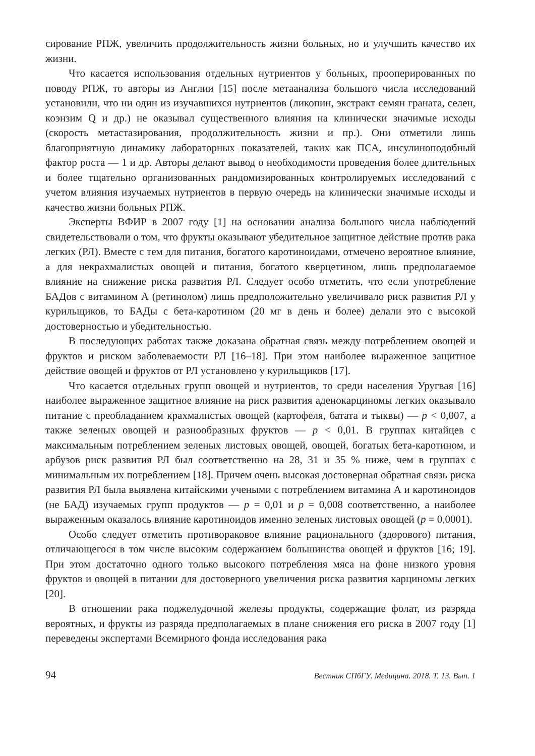сирование РПЖ, увеличить продолжительность жизни больных, но и улучшить качество их жизни.
Что касается использования отдельных нутриентов у больных, прооперированных по поводу РПЖ, то авторы из Англии [15] после метаанализа большого числа исследований установили, что ни один из изучавшихся нутриентов (ликопин, экстракт семян граната, селен, коэнзим Q и др.) не оказывал существенного влияния на клинически значимые исходы (скорость метастазирования, продолжительность жизни и пр.). Они отметили лишь благоприятную динамику лабораторных показателей, таких как ПСА, инсулиноподобный фактор роста — 1 и др. Авторы делают вывод о необходимости проведения более длительных и более тщательно организованных рандомизированных контролируемых исследований с учетом влияния изучаемых нутриентов в первую очередь на клинически значимые исходы и качество жизни больных РПЖ.
Эксперты ВФИР в 2007 году [1] на основании анализа большого числа наблюдений свидетельствовали о том, что фрукты оказывают убедительное защитное действие против рака легких (РЛ). Вместе с тем для питания, богатого каротиноидами, отмечено вероятное влияние, а для некрахмалистых овощей и питания, богатого кверцетином, лишь предполагаемое влияние на снижение риска развития РЛ. Следует особо отметить, что если употребление БАДов с витамином А (ретинолом) лишь предположительно увеличивало риск развития РЛ у курильщиков, то БАДы с бета-каротином (20 мг в день и более) делали это с высокой достоверностью и убедительностью.
В последующих работах также доказана обратная связь между потреблением овощей и фруктов и риском заболеваемости РЛ [16–18]. При этом наиболее выраженное защитное действие овощей и фруктов от РЛ установлено у курильщиков [17].
Что касается отдельных групп овощей и нутриентов, то среди населения Уругвая [16] наиболее выраженное защитное влияние на риск развития аденокарциномы легких оказывало питание с преобладанием крахмалистых овощей (картофеля, батата и тыквы) — p < 0,007, а также зеленых овощей и разнообразных фруктов — p < 0,01. В группах китайцев с максимальным потреблением зеленых листовых овощей, овощей, богатых бета-каротином, и арбузов риск развития РЛ был соответственно на 28, 31 и 35 % ниже, чем в группах с минимальным их потреблением [18]. Причем очень высокая достоверная обратная связь риска развития РЛ была выявлена китайскими учеными с потреблением витамина А и каротиноидов (не БАД) изучаемых групп продуктов — p = 0,01 и p = 0,008 соответственно, а наиболее выраженным оказалось влияние каротиноидов именно зеленых листовых овощей (p = 0,0001).
Особо следует отметить противораковое влияние рационального (здорового) питания, отличающегося в том числе высоким содержанием большинства овощей и фруктов [16; 19]. При этом достаточно одного только высокого потребления мяса на фоне низкого уровня фруктов и овощей в питании для достоверного увеличения риска развития карциномы легких [20].
В отношении рака поджелудочной железы продукты, содержащие фолат, из разряда вероятных, и фрукты из разряда предполагаемых в плане снижения его риска в 2007 году [1] переведены экспертами Всемирного фонда исследования рака
94 Вестник СПбГУ. Медицина. 2018. Т. 13. Вып. 1